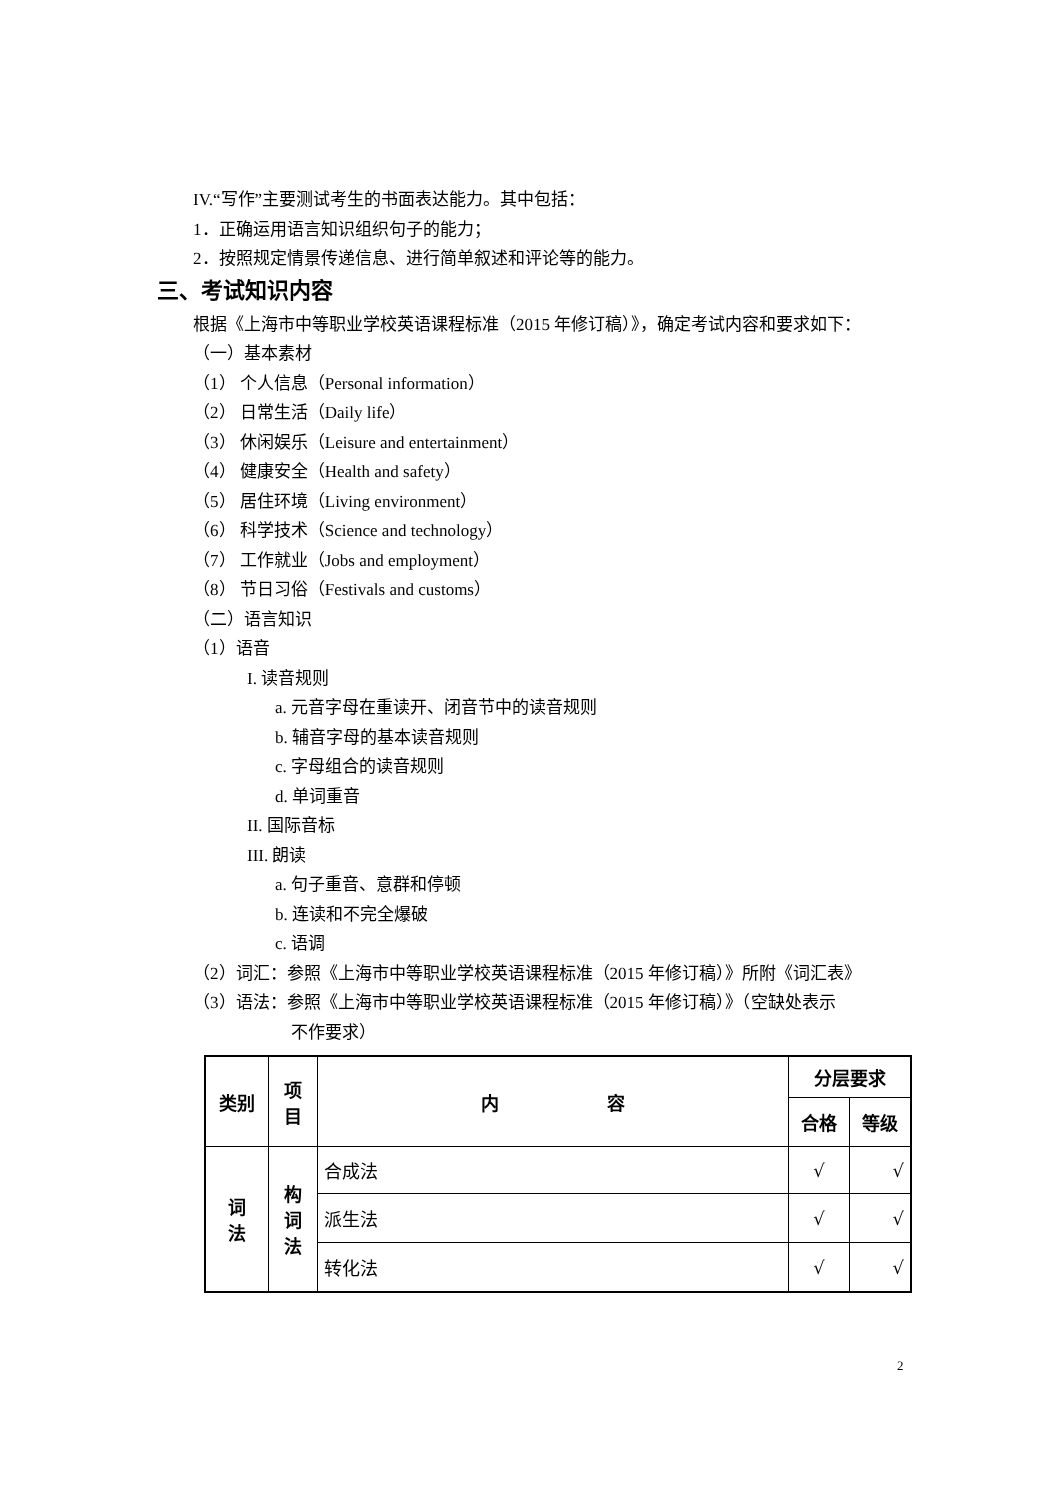IV.“写作”主要测试考生的书面表达能力。其中包括：
1．正确运用语言知识组织句子的能力；
2．按照规定情景传递信息、进行简单叙述和评论等的能力。
三、考试知识内容
根据《上海市中等职业学校英语课程标准（2015 年修订稿）》，确定考试内容和要求如下：
（一）基本素材
（1） 个人信息（Personal information）
（2） 日常生活（Daily life）
（3） 休闲娱乐（Leisure and entertainment）
（4） 健康安全（Health and safety）
（5） 居住环境（Living environment）
（6） 科学技术（Science and technology）
（7） 工作就业（Jobs and employment）
（8） 节日习俗（Festivals and customs）
（二）语言知识
（1）语音
I. 读音规则
a. 元音字母在重读开、闭音节中的读音规则
b. 辅音字母的基本读音规则
c. 字母组合的读音规则
d. 单词重音
II. 国际音标
III. 朗读
a. 句子重音、意群和停顿
b. 连读和不完全爆破
c. 语调
（2）词汇：参照《上海市中等职业学校英语课程标准（2015 年修订稿）》所附《词汇表》
（3）语法：参照《上海市中等职业学校英语课程标准（2015 年修订稿）》（空缺处表示
不作要求）
| 类别 | 项 目 | 内 容 | 分层要求 | |
| --- | --- | --- | --- | --- |
| | | | 合格 | 等级 |
| 词 法 | 构 词 法 | 合成法 | √ | √ |
| | | 派生法 | √ | √ |
| | | 转化法 | √ | √ |
2